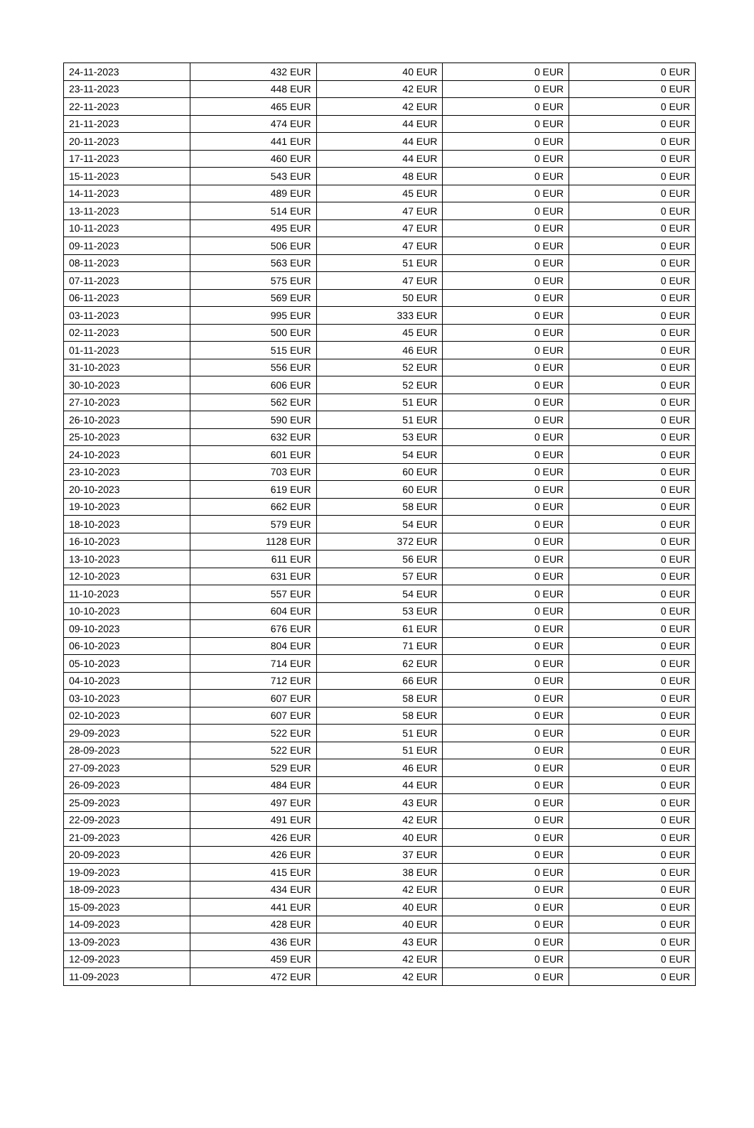| 24-11-2023 | 432 EUR | 40 EUR | 0 EUR | 0 EUR |
| 23-11-2023 | 448 EUR | 42 EUR | 0 EUR | 0 EUR |
| 22-11-2023 | 465 EUR | 42 EUR | 0 EUR | 0 EUR |
| 21-11-2023 | 474 EUR | 44 EUR | 0 EUR | 0 EUR |
| 20-11-2023 | 441 EUR | 44 EUR | 0 EUR | 0 EUR |
| 17-11-2023 | 460 EUR | 44 EUR | 0 EUR | 0 EUR |
| 15-11-2023 | 543 EUR | 48 EUR | 0 EUR | 0 EUR |
| 14-11-2023 | 489 EUR | 45 EUR | 0 EUR | 0 EUR |
| 13-11-2023 | 514 EUR | 47 EUR | 0 EUR | 0 EUR |
| 10-11-2023 | 495 EUR | 47 EUR | 0 EUR | 0 EUR |
| 09-11-2023 | 506 EUR | 47 EUR | 0 EUR | 0 EUR |
| 08-11-2023 | 563 EUR | 51 EUR | 0 EUR | 0 EUR |
| 07-11-2023 | 575 EUR | 47 EUR | 0 EUR | 0 EUR |
| 06-11-2023 | 569 EUR | 50 EUR | 0 EUR | 0 EUR |
| 03-11-2023 | 995 EUR | 333 EUR | 0 EUR | 0 EUR |
| 02-11-2023 | 500 EUR | 45 EUR | 0 EUR | 0 EUR |
| 01-11-2023 | 515 EUR | 46 EUR | 0 EUR | 0 EUR |
| 31-10-2023 | 556 EUR | 52 EUR | 0 EUR | 0 EUR |
| 30-10-2023 | 606 EUR | 52 EUR | 0 EUR | 0 EUR |
| 27-10-2023 | 562 EUR | 51 EUR | 0 EUR | 0 EUR |
| 26-10-2023 | 590 EUR | 51 EUR | 0 EUR | 0 EUR |
| 25-10-2023 | 632 EUR | 53 EUR | 0 EUR | 0 EUR |
| 24-10-2023 | 601 EUR | 54 EUR | 0 EUR | 0 EUR |
| 23-10-2023 | 703 EUR | 60 EUR | 0 EUR | 0 EUR |
| 20-10-2023 | 619 EUR | 60 EUR | 0 EUR | 0 EUR |
| 19-10-2023 | 662 EUR | 58 EUR | 0 EUR | 0 EUR |
| 18-10-2023 | 579 EUR | 54 EUR | 0 EUR | 0 EUR |
| 16-10-2023 | 1128 EUR | 372 EUR | 0 EUR | 0 EUR |
| 13-10-2023 | 611 EUR | 56 EUR | 0 EUR | 0 EUR |
| 12-10-2023 | 631 EUR | 57 EUR | 0 EUR | 0 EUR |
| 11-10-2023 | 557 EUR | 54 EUR | 0 EUR | 0 EUR |
| 10-10-2023 | 604 EUR | 53 EUR | 0 EUR | 0 EUR |
| 09-10-2023 | 676 EUR | 61 EUR | 0 EUR | 0 EUR |
| 06-10-2023 | 804 EUR | 71 EUR | 0 EUR | 0 EUR |
| 05-10-2023 | 714 EUR | 62 EUR | 0 EUR | 0 EUR |
| 04-10-2023 | 712 EUR | 66 EUR | 0 EUR | 0 EUR |
| 03-10-2023 | 607 EUR | 58 EUR | 0 EUR | 0 EUR |
| 02-10-2023 | 607 EUR | 58 EUR | 0 EUR | 0 EUR |
| 29-09-2023 | 522 EUR | 51 EUR | 0 EUR | 0 EUR |
| 28-09-2023 | 522 EUR | 51 EUR | 0 EUR | 0 EUR |
| 27-09-2023 | 529 EUR | 46 EUR | 0 EUR | 0 EUR |
| 26-09-2023 | 484 EUR | 44 EUR | 0 EUR | 0 EUR |
| 25-09-2023 | 497 EUR | 43 EUR | 0 EUR | 0 EUR |
| 22-09-2023 | 491 EUR | 42 EUR | 0 EUR | 0 EUR |
| 21-09-2023 | 426 EUR | 40 EUR | 0 EUR | 0 EUR |
| 20-09-2023 | 426 EUR | 37 EUR | 0 EUR | 0 EUR |
| 19-09-2023 | 415 EUR | 38 EUR | 0 EUR | 0 EUR |
| 18-09-2023 | 434 EUR | 42 EUR | 0 EUR | 0 EUR |
| 15-09-2023 | 441 EUR | 40 EUR | 0 EUR | 0 EUR |
| 14-09-2023 | 428 EUR | 40 EUR | 0 EUR | 0 EUR |
| 13-09-2023 | 436 EUR | 43 EUR | 0 EUR | 0 EUR |
| 12-09-2023 | 459 EUR | 42 EUR | 0 EUR | 0 EUR |
| 11-09-2023 | 472 EUR | 42 EUR | 0 EUR | 0 EUR |